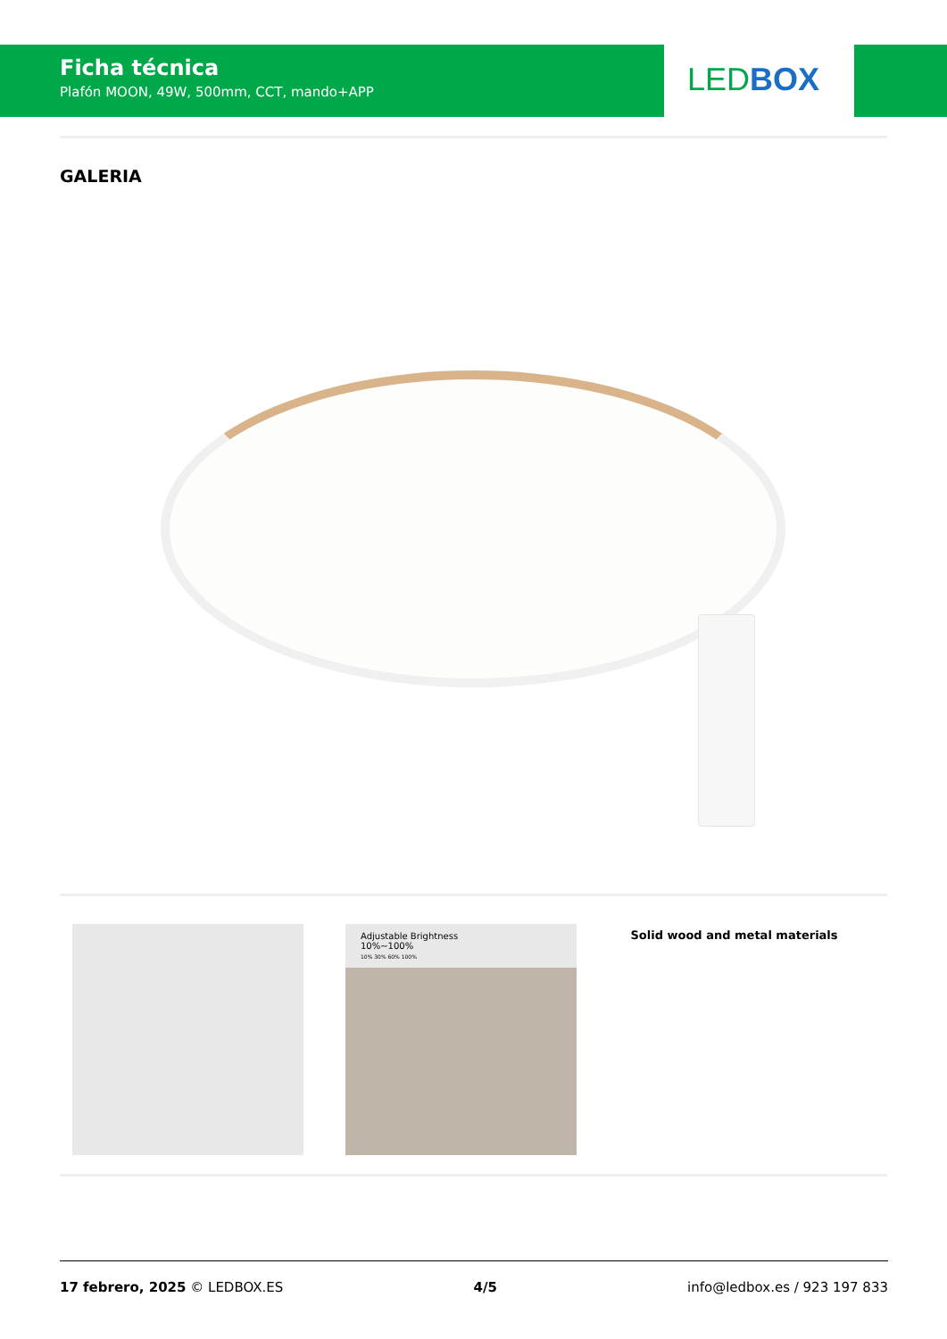Ficha técnica
Plafón MOON, 49W, 500mm, CCT, mando+APP
LED BOX
GALERIA
Adjustable Brightness
10%~100%
10% 30% 60% 100%
Solid wood and metal materials
17 febrero, 2025 © LEDBOX.ES 4/5 info@ledbox.es / 923 197 833